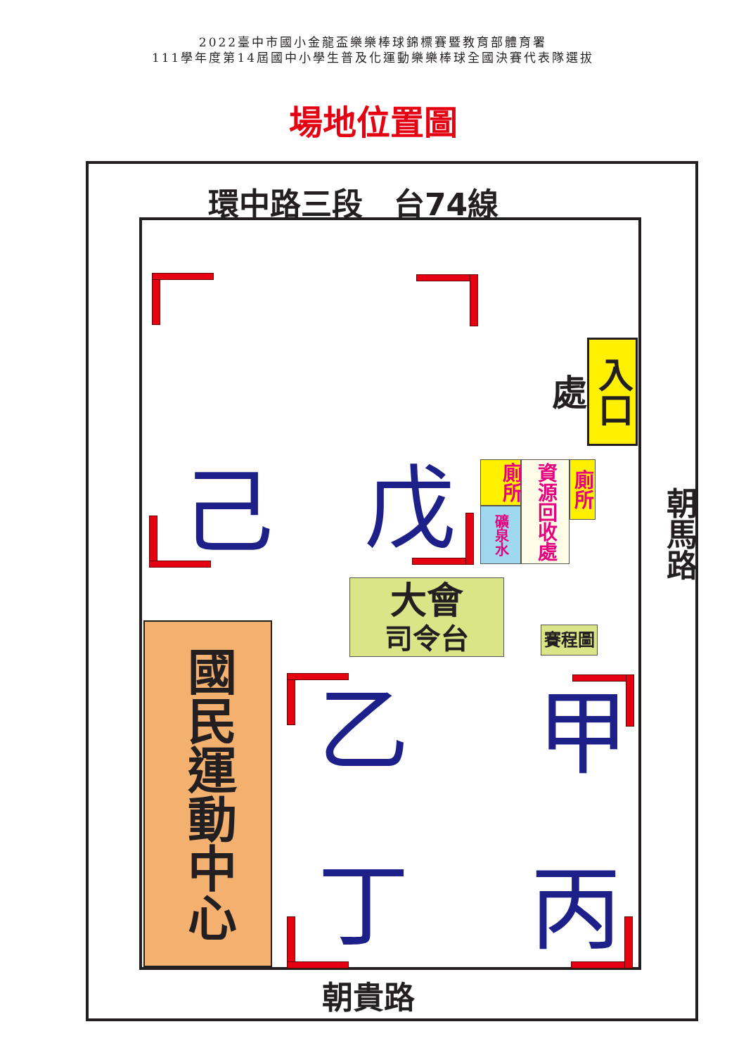2022臺中市國小金龍盃樂樂棒球錦標賽暨教育部體育署
111學年度第14屆國中小學生普及化運動樂樂棒球全國決賽代表隊選拔
場地位置圖
環中路三段　台74線
入口處
己
戊
廁所
礦泉水
資源回收處
廁所
大會
司令台
賽程圖
國民運動中心
乙
甲
丁
丙
朝馬路
朝貴路